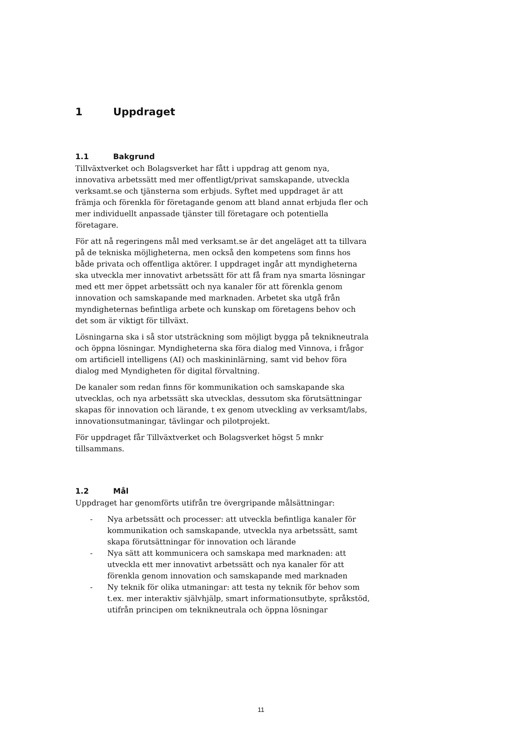1 Uppdraget
1.1 Bakgrund
Tillväxtverket och Bolagsverket har fått i uppdrag att genom nya, innovativa arbetssätt med mer offentligt/privat samskapande, utveckla verksamt.se och tjänsterna som erbjuds. Syftet med uppdraget är att främja och förenkla för företagande genom att bland annat erbjuda fler och mer individuellt anpassade tjänster till företagare och potentiella företagare.
För att nå regeringens mål med verksamt.se är det angeläget att ta tillvara på de tekniska möjligheterna, men också den kompetens som finns hos både privata och offentliga aktörer. I uppdraget ingår att myndigheterna ska utveckla mer innovativt arbetssätt för att få fram nya smarta lösningar med ett mer öppet arbetssätt och nya kanaler för att förenkla genom innovation och samskapande med marknaden. Arbetet ska utgå från myndigheternas befintliga arbete och kunskap om företagens behov och det som är viktigt för tillväxt.
Lösningarna ska i så stor utsträckning som möjligt bygga på teknikneutrala och öppna lösningar. Myndigheterna ska föra dialog med Vinnova, i frågor om artificiell intelligens (AI) och maskininlärning, samt vid behov föra dialog med Myndigheten för digital förvaltning.
De kanaler som redan finns för kommunikation och samskapande ska utvecklas, och nya arbetssätt ska utvecklas, dessutom ska förutsättningar skapas för innovation och lärande, t ex genom utveckling av verksamt/labs, innovationsutmaningar, tävlingar och pilotprojekt.
För uppdraget får Tillväxtverket och Bolagsverket högst 5 mnkr tillsammans.
1.2 Mål
Uppdraget har genomförts utifrån tre övergripande målsättningar:
- Nya arbetssätt och processer: att utveckla befintliga kanaler för kommunikation och samskapande, utveckla nya arbetssätt, samt skapa förutsättningar för innovation och lärande
- Nya sätt att kommunicera och samskapa med marknaden: att utveckla ett mer innovativt arbetssätt och nya kanaler för att förenkla genom innovation och samskapande med marknaden
- Ny teknik för olika utmaningar: att testa ny teknik för behov som t.ex. mer interaktiv självhjälp, smart informationsutbyte, språkstöd, utifrån principen om teknikneutrala och öppna lösningar
11